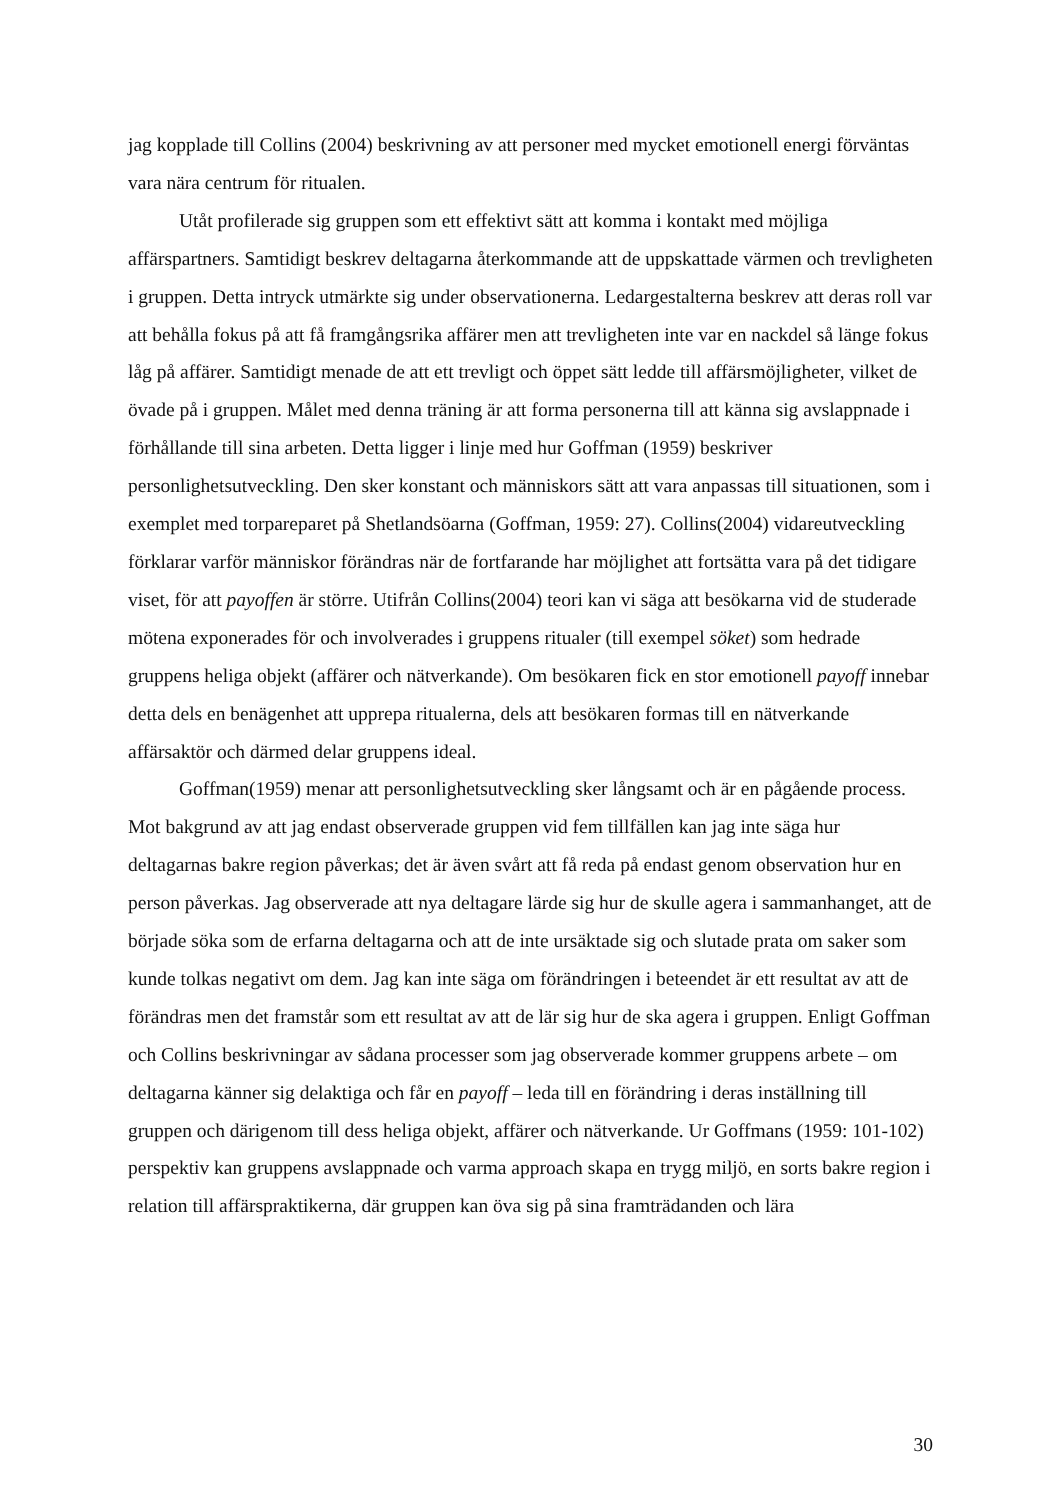jag kopplade till Collins (2004) beskrivning av att personer med mycket emotionell energi förväntas vara nära centrum för ritualen.
Utåt profilerade sig gruppen som ett effektivt sätt att komma i kontakt med möjliga affärspartners. Samtidigt beskrev deltagarna återkommande att de uppskattade värmen och trevligheten i gruppen. Detta intryck utmärkte sig under observationerna. Ledargestalterna beskrev att deras roll var att behålla fokus på att få framgångsrika affärer men att trevligheten inte var en nackdel så länge fokus låg på affärer. Samtidigt menade de att ett trevligt och öppet sätt ledde till affärsmöjligheter, vilket de övade på i gruppen. Målet med denna träning är att forma personerna till att känna sig avslappnade i förhållande till sina arbeten. Detta ligger i linje med hur Goffman (1959) beskriver personlighetsutveckling. Den sker konstant och människors sätt att vara anpassas till situationen, som i exemplet med torpareparet på Shetlandsöarna (Goffman, 1959: 27). Collins(2004) vidareutveckling förklarar varför människor förändras när de fortfarande har möjlighet att fortsätta vara på det tidigare viset, för att payoffen är större. Utifrån Collins(2004) teori kan vi säga att besökarna vid de studerade mötena exponerades för och involverades i gruppens ritualer (till exempel söket) som hedrade gruppens heliga objekt (affärer och nätverkande). Om besökaren fick en stor emotionell payoff innebar detta dels en benägenhet att upprepa ritualerna, dels att besökaren formas till en nätverkande affärsaktör och därmed delar gruppens ideal.
Goffman(1959) menar att personlighetsutveckling sker långsamt och är en pågående process. Mot bakgrund av att jag endast observerade gruppen vid fem tillfällen kan jag inte säga hur deltagarnas bakre region påverkas; det är även svårt att få reda på endast genom observation hur en person påverkas. Jag observerade att nya deltagare lärde sig hur de skulle agera i sammanhanget, att de började söka som de erfarna deltagarna och att de inte ursäktade sig och slutade prata om saker som kunde tolkas negativt om dem. Jag kan inte säga om förändringen i beteendet är ett resultat av att de förändras men det framstår som ett resultat av att de lär sig hur de ska agera i gruppen. Enligt Goffman och Collins beskrivningar av sådana processer som jag observerade kommer gruppens arbete – om deltagarna känner sig delaktiga och får en payoff – leda till en förändring i deras inställning till gruppen och därigenom till dess heliga objekt, affärer och nätverkande. Ur Goffmans (1959: 101-102) perspektiv kan gruppens avslappnade och varma approach skapa en trygg miljö, en sorts bakre region i relation till affärspraktikerna, där gruppen kan öva sig på sina framträdanden och lära
30